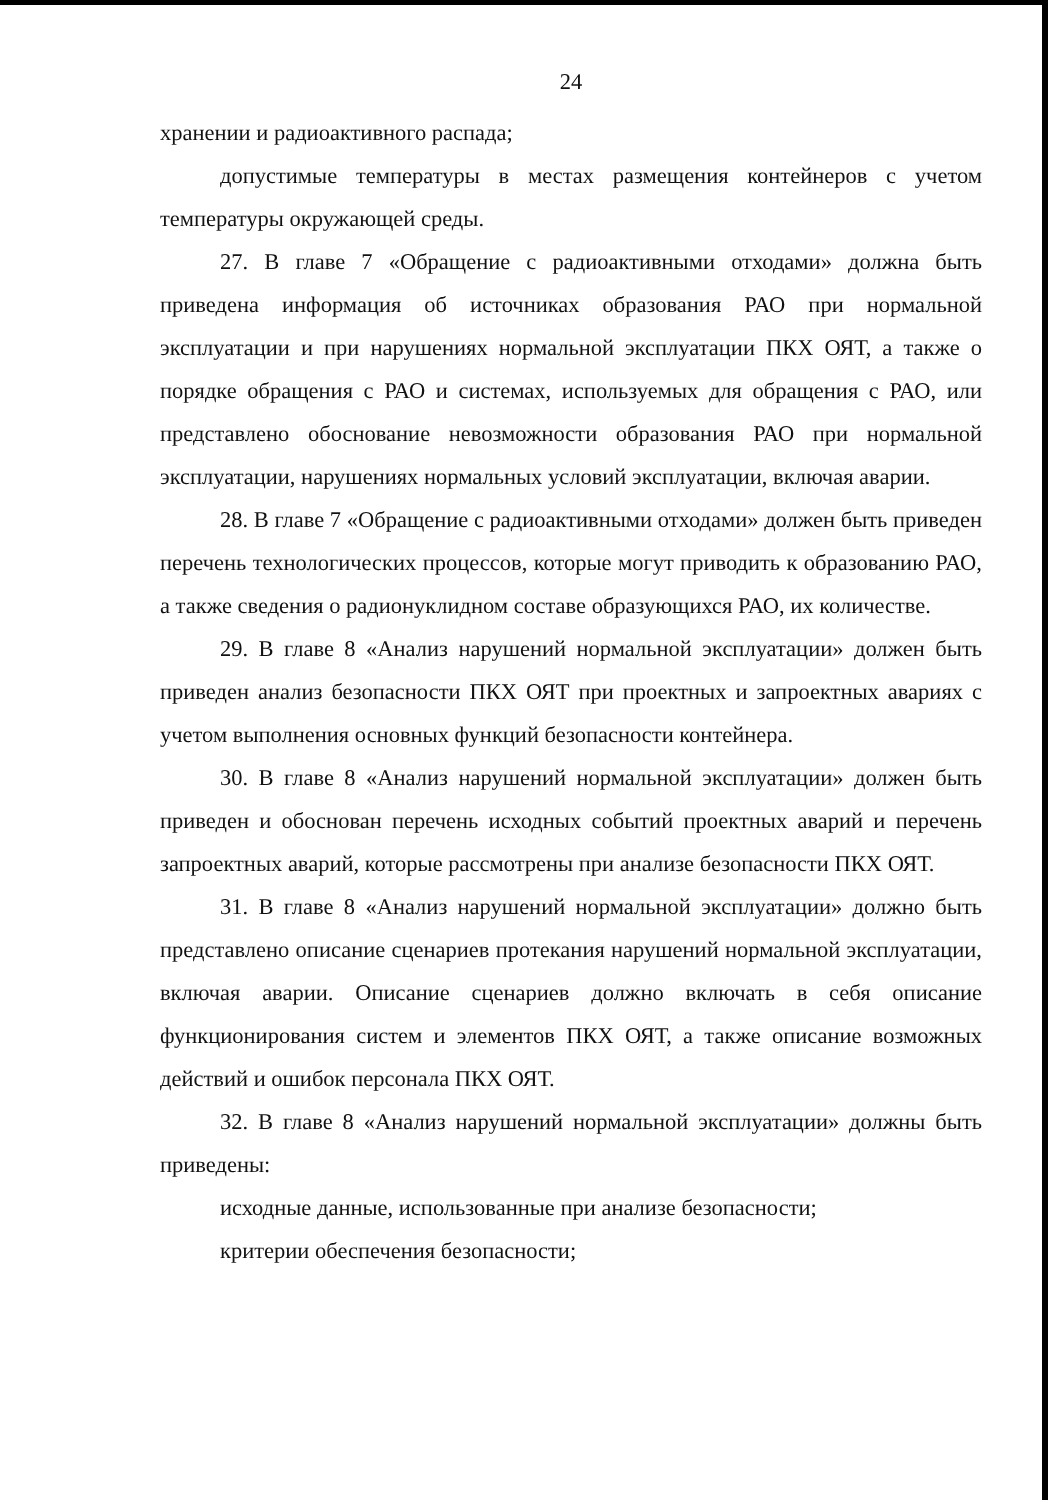24
хранении и радиоактивного распада;
допустимые температуры в местах размещения контейнеров с учетом температуры окружающей среды.
27. В главе 7 «Обращение с радиоактивными отходами» должна быть приведена информация об источниках образования РАО при нормальной эксплуатации и при нарушениях нормальной эксплуатации ПКХ ОЯТ, а также о порядке обращения с РАО и системах, используемых для обращения с РАО, или представлено обоснование невозможности образования РАО при нормальной эксплуатации, нарушениях нормальных условий эксплуатации, включая аварии.
28. В главе 7 «Обращение с радиоактивными отходами» должен быть приведен перечень технологических процессов, которые могут приводить к образованию РАО, а также сведения о радионуклидном составе образующихся РАО, их количестве.
29. В главе 8 «Анализ нарушений нормальной эксплуатации» должен быть приведен анализ безопасности ПКХ ОЯТ при проектных и запроектных авариях с учетом выполнения основных функций безопасности контейнера.
30. В главе 8 «Анализ нарушений нормальной эксплуатации» должен быть приведен и обоснован перечень исходных событий проектных аварий и перечень запроектных аварий, которые рассмотрены при анализе безопасности ПКХ ОЯТ.
31. В главе 8 «Анализ нарушений нормальной эксплуатации» должно быть представлено описание сценариев протекания нарушений нормальной эксплуатации, включая аварии. Описание сценариев должно включать в себя описание функционирования систем и элементов ПКХ ОЯТ, а также описание возможных действий и ошибок персонала ПКХ ОЯТ.
32. В главе 8 «Анализ нарушений нормальной эксплуатации» должны быть приведены:
исходные данные, использованные при анализе безопасности;
критерии обеспечения безопасности;